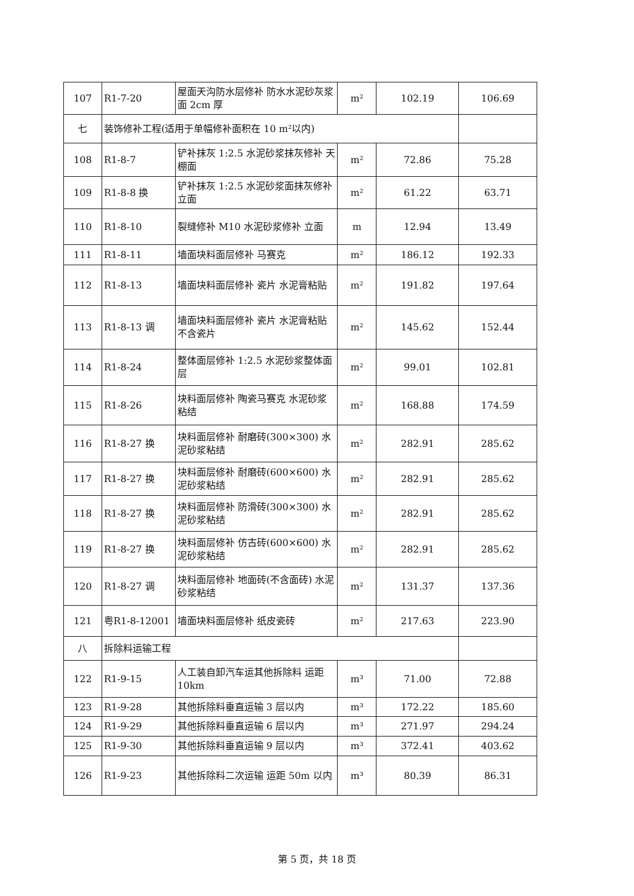| 107 | R1-7-20 | 屋面天沟防水层修补 防水水泥砂灰浆面 2cm 厚 | m² | 102.19 | 106.69 |
| 七 | 装饰修补工程(适用于单幅修补面积在 10 m²以内) | | | | |
| 108 | R1-8-7 | 铲补抹灰 1:2.5 水泥砂浆抹灰修补 天棚面 | m² | 72.86 | 75.28 |
| 109 | R1-8-8 换 | 铲补抹灰 1:2.5 水泥砂浆面抹灰修补 立面 | m² | 61.22 | 63.71 |
| 110 | R1-8-10 | 裂缝修补 M10 水泥砂浆修补 立面 | m | 12.94 | 13.49 |
| 111 | R1-8-11 | 墙面块料面层修补 马赛克 | m² | 186.12 | 192.33 |
| 112 | R1-8-13 | 墙面块料面层修补 瓷片 水泥膏粘贴 | m² | 191.82 | 197.64 |
| 113 | R1-8-13 调 | 墙面块料面层修补 瓷片 水泥膏粘贴 不含瓷片 | m² | 145.62 | 152.44 |
| 114 | R1-8-24 | 整体面层修补 1:2.5 水泥砂浆整体面层 | m² | 99.01 | 102.81 |
| 115 | R1-8-26 | 块料面层修补 陶瓷马赛克 水泥砂浆粘结 | m² | 168.88 | 174.59 |
| 116 | R1-8-27 换 | 块料面层修补 耐磨砖(300×300) 水泥砂浆粘结 | m² | 282.91 | 285.62 |
| 117 | R1-8-27 换 | 块料面层修补 耐磨砖(600×600) 水泥砂浆粘结 | m² | 282.91 | 285.62 |
| 118 | R1-8-27 换 | 块料面层修补 防滑砖(300×300) 水泥砂浆粘结 | m² | 282.91 | 285.62 |
| 119 | R1-8-27 换 | 块料面层修补 仿古砖(600×600) 水泥砂浆粘结 | m² | 282.91 | 285.62 |
| 120 | R1-8-27 调 | 块料面层修补 地面砖(不含面砖) 水泥砂浆粘结 | m² | 131.37 | 137.36 |
| 121 | 粤R1-8-12001 | 墙面块料面层修补 纸皮瓷砖 | m² | 217.63 | 223.90 |
| 八 | 拆除料运输工程 | | | | |
| 122 | R1-9-15 | 人工装自卸汽车运其他拆除料 运距 10km | m³ | 71.00 | 72.88 |
| 123 | R1-9-28 | 其他拆除料垂直运输 3 层以内 | m³ | 172.22 | 185.60 |
| 124 | R1-9-29 | 其他拆除料垂直运输 6 层以内 | m³ | 271.97 | 294.24 |
| 125 | R1-9-30 | 其他拆除料垂直运输 9 层以内 | m³ | 372.41 | 403.62 |
| 126 | R1-9-23 | 其他拆除料二次运输 运距 50m 以内 | m³ | 80.39 | 86.31 |
第 5 页，共 18 页